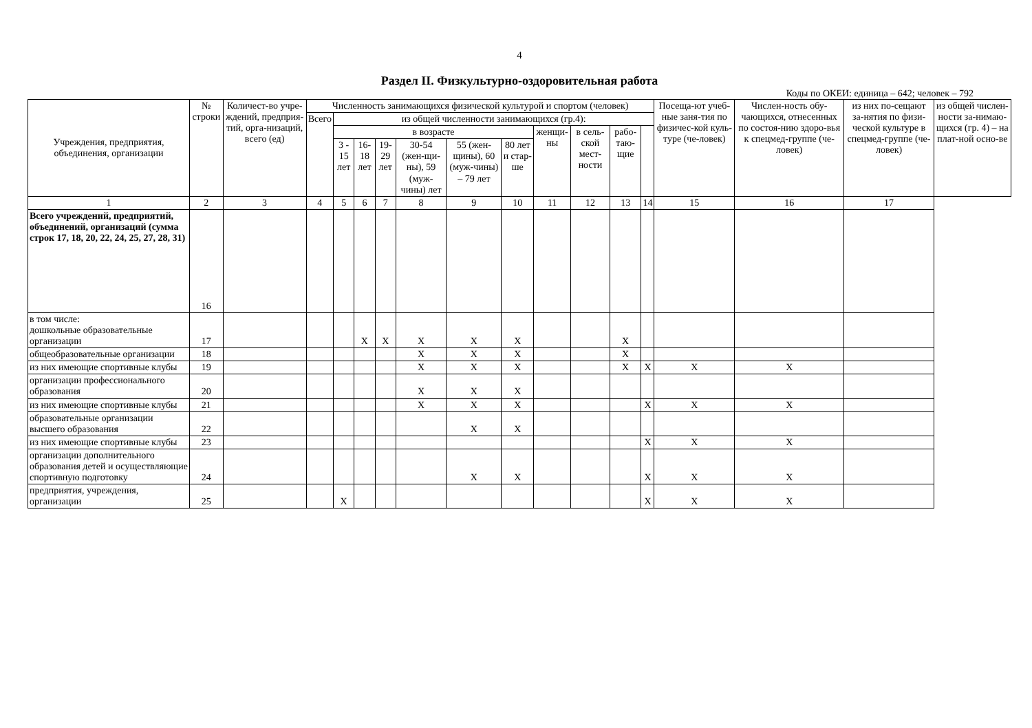4
Раздел II. Физкультурно-оздоровительная работа
Коды по ОКЕИ: единица – 642; человек – 792
| Учреждения, предприятия, объединения, организации | № строки | Количест-во учре-ждений, предприя-тий, орга-низаций, всего (ед) | Численность занимающихся физической культурой и спортом (человек) | | | | | | | | | | | Посеща-ют учеб-ные заня-тия по физичес-кой куль-туре (че-ловек) | Числен-ность обу-чающихся, отнесенных по состоя-нию здоро-вья к спецмед-группе (че-ловек) | из них по-сещают за-нятия по физи-ческой культуре в спецмед-группе (че-ловек) | из общей числен-ности за-нимаю-щихся (гр. 4) – на плат-ной осно-ве |
| --- | --- | --- | --- | --- | --- | --- | --- | --- | --- | --- | --- | --- | --- | --- | --- | --- | --- |
| | | | Всего | из общей численности занимающихся (гр.4): | | | | | | | | | | | | | |
| | | | | в возрасте | | | | | | женщи-ны | в сель-ской мест-ности | рабо-таю-щие | | | | | |
| | | | | 3 - 15 лет | 16-18 лет | 19-29 лет | 30-54 (жен-щи-ны), 59 (муж-чины) лет | 55 (жен-щины), 60 (муж-чины) – 79 лет | 80 лет и стар-ше | | | | | | | | |
| 1 | 2 | 3 | 4 | 5 | 6 | 7 | 8 | 9 | 10 | 11 | 12 | 13 | 14 | 15 | 16 | 17 | |
| Всего учреждений, предприятий, объединений, организаций (сумма строк 17, 18, 20, 22, 24, 25, 27, 28, 31) | 16 | | | | | | | | | | | | | | | | |
| в том числе: дошкольные образовательные организации | 17 | | | | X | X | X | X | X | | | X | | | | | |
| общеобразовательные организации | 18 | | | | | | X | X | X | | | X | | | | | |
| из них имеющие спортивные клубы | 19 | | | | | | X | X | X | | | X | X | X | X | | |
| организации профессионального образования | 20 | | | | | | X | X | X | | | | | | | | |
| из них имеющие спортивные клубы | 21 | | | | | | X | X | X | | | | X | X | X | | |
| образовательные организации высшего образования | 22 | | | | | | | X | X | | | | | | | | |
| из них имеющие спортивные клубы | 23 | | | | | | | | | | | | X | X | X | | |
| организации дополнительного образования детей и осуществляющие спортивную подготовку | 24 | | | | | | | X | X | | | | X | X | X | | |
| предприятия, учреждения, организации | 25 | | | X | | | | | | | | | X | X | X | | |